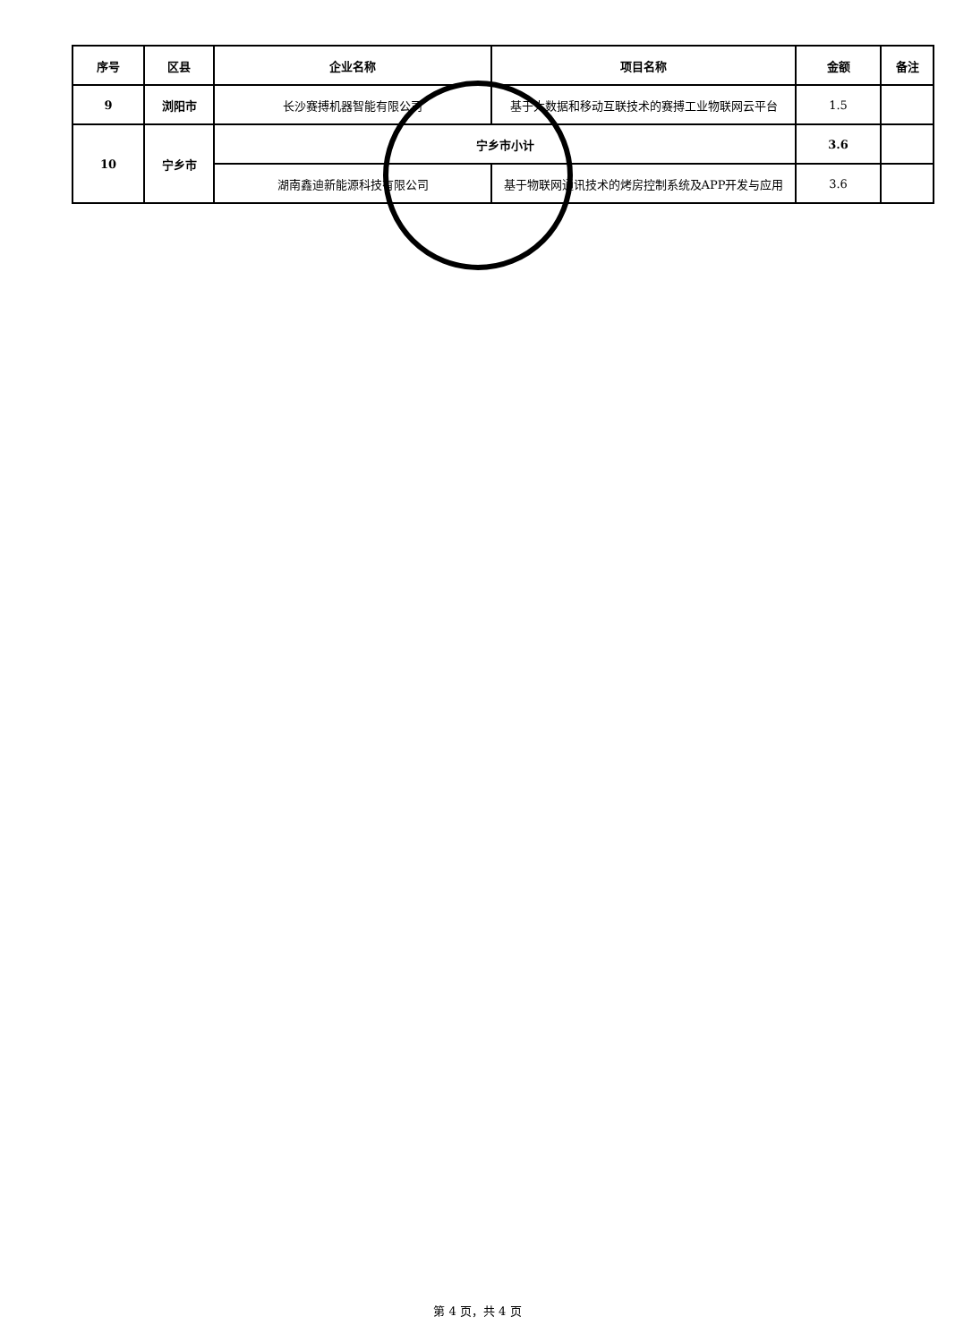| 序号 | 区县 | 企业名称 | 项目名称 | 金额 | 备注 |
| --- | --- | --- | --- | --- | --- |
| 9 | 浏阳市 | 长沙赛搏机器智能有限公司 | 基于大数据和移动互联技术的赛搏工业物联网云平台 | 1.5 | |
| 10 | 宁乡市 | 宁乡市小计 | | 3.6 | |
| | | 湖南鑫迪新能源科技有限公司 | 基于物联网通讯技术的烤房控制系统及APP开发与应用 | 3.6 | |
第 4 页，共 4 页